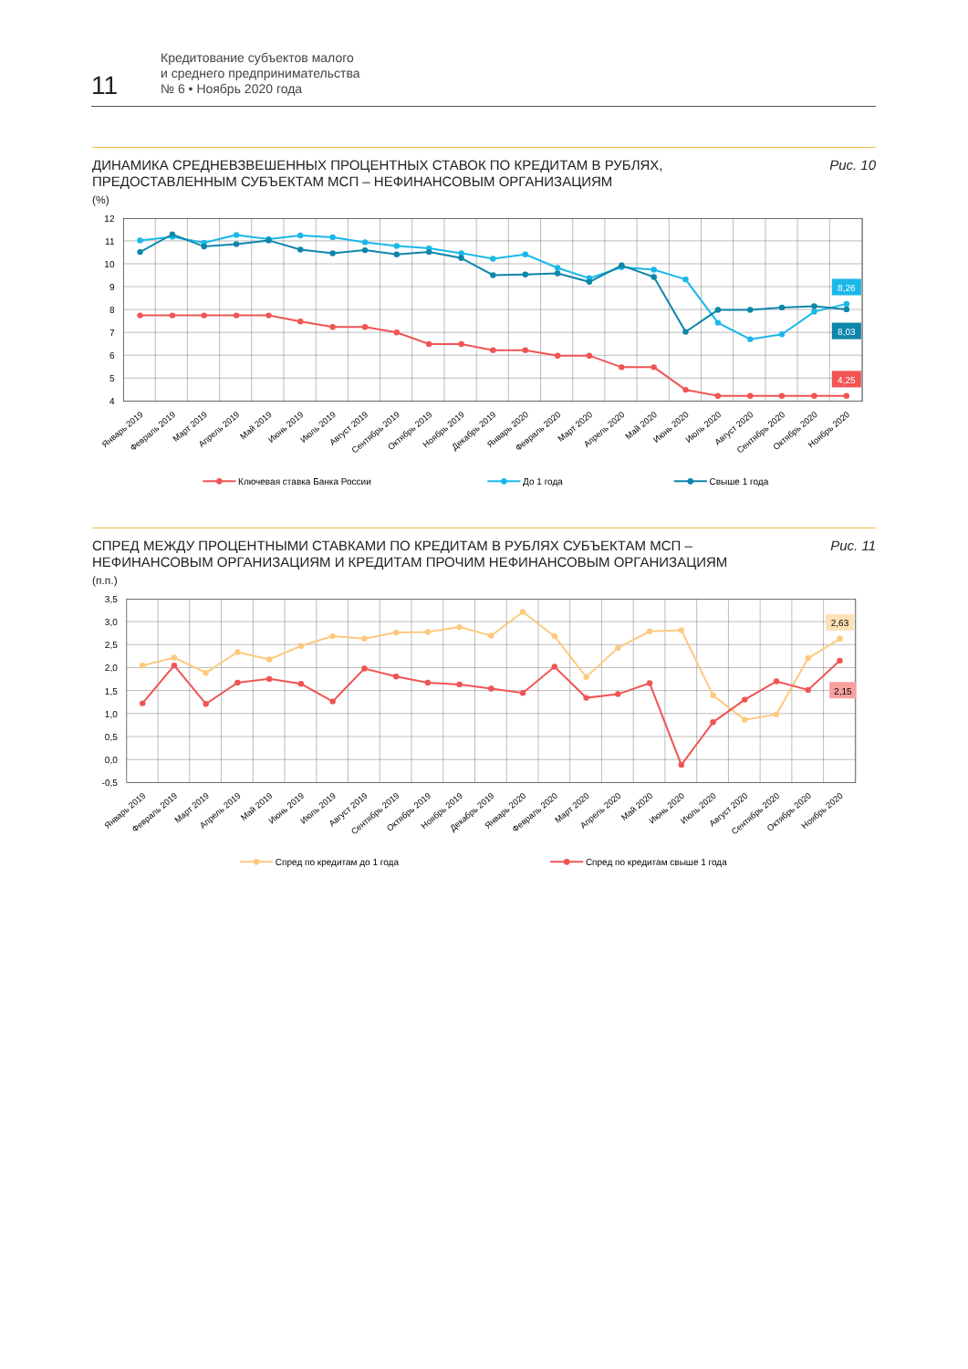11
Кредитование субъектов малого
и среднего предпринимательства
№ 6 • Ноябрь 2020 года
ДИНАМИКА СРЕДНЕВЗВЕШЕННЫХ ПРОЦЕНТНЫХ СТАВОК ПО КРЕДИТАМ В РУБЛЯХ,
ПРЕДОСТАВЛЕННЫМ СУБЪЕКТАМ МСП – НЕФИНАНСОВЫМ ОРГАНИЗАЦИЯМ
(%)
Рис. 10
12
11
10
9
8
7
6
5
4
8,26
8,03
4,25
Январь 2019
Февраль 2019
Март 2019
Апрель 2019
Май 2019
Июнь 2019
Июль 2019
Август 2019
Сентябрь 2019
Октябрь 2019
Ноябрь 2019
Декабрь 2019
Январь 2020
Февраль 2020
Март 2020
Апрель 2020
Май 2020
Июнь 2020
Июль 2020
Август 2020
Сентябрь 2020
Октябрь 2020
Ноябрь 2020
Ключевая ставка Банка России
До 1 года
Свыше 1 года
СПРЕД МЕЖДУ ПРОЦЕНТНЫМИ СТАВКАМИ ПО КРЕДИТАМ В РУБЛЯХ СУБЪЕКТАМ МСП –
НЕФИНАНСОВЫМ ОРГАНИЗАЦИЯМ И КРЕДИТАМ ПРОЧИМ НЕФИНАНСОВЫМ ОРГАНИЗАЦИЯМ
(п.п.)
Рис. 11
3,5
3,0
2,5
2,0
1,5
1,0
0,5
0,0
-0,5
2,63
2,15
Январь 2019
Февраль 2019
Март 2019
Апрель 2019
Май 2019
Июнь 2019
Июль 2019
Август 2019
Сентябрь 2019
Октябрь 2019
Ноябрь 2019
Декабрь 2019
Январь 2020
Февраль 2020
Март 2020
Апрель 2020
Май 2020
Июнь 2020
Июль 2020
Август 2020
Сентябрь 2020
Октябрь 2020
Ноябрь 2020
Спред по кредитам до 1 года
Спред по кредитам свыше 1 года